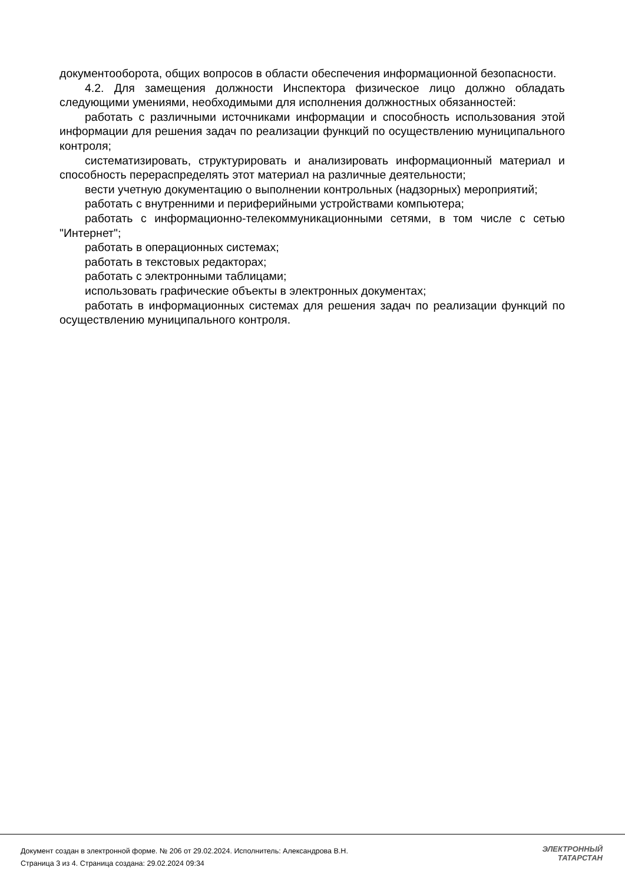документооборота, общих вопросов в области обеспечения информационной безопасности.
4.2. Для замещения должности Инспектора физическое лицо должно обладать следующими умениями, необходимыми для исполнения должностных обязанностей:
работать с различными источниками информации и способность использования этой информации для решения задач по реализации функций по осуществлению муниципального контроля;
систематизировать, структурировать и анализировать информационный материал и способность перераспределять этот материал на различные деятельности;
вести учетную документацию о выполнении контрольных (надзорных) мероприятий;
работать с внутренними и периферийными устройствами компьютера;
работать с информационно-телекоммуникационными сетями, в том числе с сетью "Интернет";
работать в операционных системах;
работать в текстовых редакторах;
работать с электронными таблицами;
использовать графические объекты в электронных документах;
работать в информационных системах для решения задач по реализации функций по осуществлению муниципального контроля.
Документ создан в электронной форме. № 206 от 29.02.2024. Исполнитель: Александрова В.Н.
Страница 3 из 4. Страница создана: 29.02.2024 09:34
ЭЛЕКТРОННЫЙ
ТАТАРСТАН